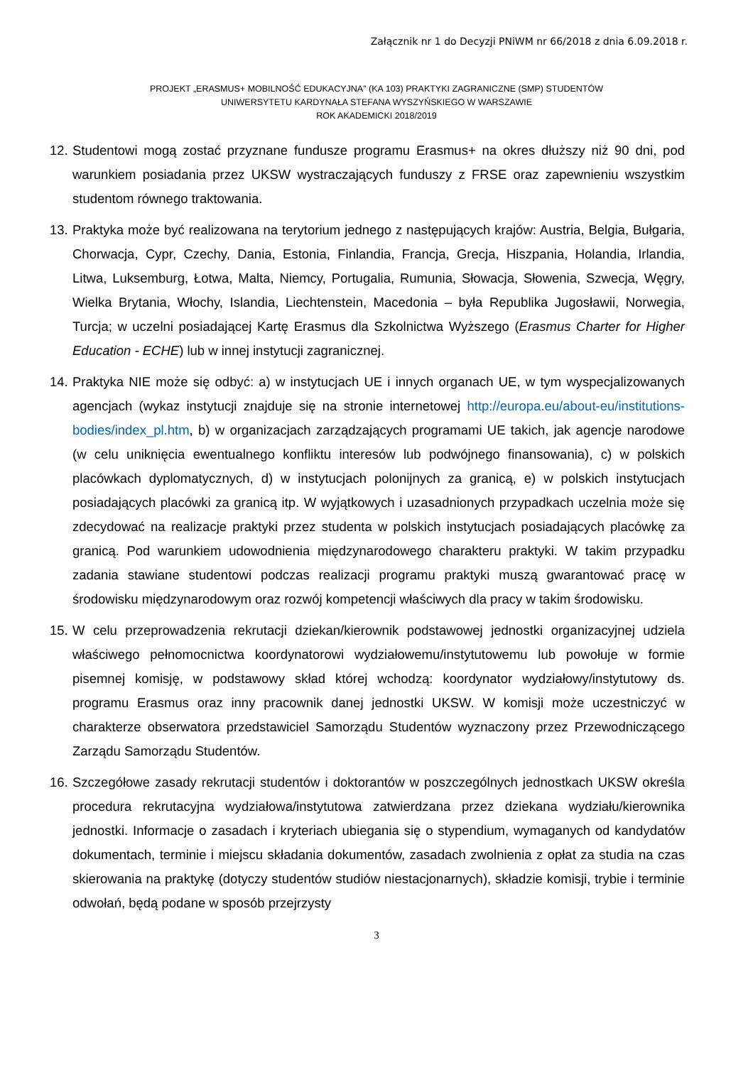Załącznik nr 1 do Decyzji PNiWM nr 66/2018 z dnia 6.09.2018 r.
PROJEKT „ERASMUS+ MOBILNOŚĆ EDUKACYJNA" (KA 103) PRAKTYKI ZAGRANICZNE (SMP) STUDENTÓW
UNIWERSYTETU KARDYNAŁA STEFANA WYSZYŃSKIEGO W WARSZAWIE
ROK AKADEMICKI 2018/2019
12. Studentowi mogą zostać przyznane fundusze programu Erasmus+ na okres dłuższy niż 90 dni, pod warunkiem posiadania przez UKSW wystraczających funduszy z FRSE oraz zapewnieniu wszystkim studentom równego traktowania.
13. Praktyka może być realizowana na terytorium jednego z następujących krajów: Austria, Belgia, Bułgaria, Chorwacja, Cypr, Czechy, Dania, Estonia, Finlandia, Francja, Grecja, Hiszpania, Holandia, Irlandia, Litwa, Luksemburg, Łotwa, Malta, Niemcy, Portugalia, Rumunia, Słowacja, Słowenia, Szwecja, Węgry, Wielka Brytania, Włochy, Islandia, Liechtenstein, Macedonia – była Republika Jugosławii, Norwegia, Turcja; w uczelni posiadającej Kartę Erasmus dla Szkolnictwa Wyższego (Erasmus Charter for Higher Education - ECHE) lub w innej instytucji zagranicznej.
14. Praktyka NIE może się odbyć: a) w instytucjach UE i innych organach UE, w tym wyspecjalizowanych agencjach (wykaz instytucji znajduje się na stronie internetowej http://europa.eu/about-eu/institutions-bodies/index_pl.htm, b) w organizacjach zarządzających programami UE takich, jak agencje narodowe (w celu uniknięcia ewentualnego konfliktu interesów lub podwójnego finansowania), c) w polskich placówkach dyplomatycznych, d) w instytucjach polonijnych za granicą, e) w polskich instytucjach posiadających placówki za granicą itp. W wyjątkowych i uzasadnionych przypadkach uczelnia może się zdecydować na realizacje praktyki przez studenta w polskich instytucjach posiadających placówkę za granicą. Pod warunkiem udowodnienia międzynarodowego charakteru praktyki. W takim przypadku zadania stawiane studentowi podczas realizacji programu praktyki muszą gwarantować pracę w środowisku międzynarodowym oraz rozwój kompetencji właściwych dla pracy w takim środowisku.
15. W celu przeprowadzenia rekrutacji dziekan/kierownik podstawowej jednostki organizacyjnej udziela właściwego pełnomocnictwa koordynatorowi wydziałowemu/instytutowemu lub powołuje w formie pisemnej komisję, w podstawowy skład której wchodzą: koordynator wydziałowy/instytutowy ds. programu Erasmus oraz inny pracownik danej jednostki UKSW. W komisji może uczestniczyć w charakterze obserwatora przedstawiciel Samorządu Studentów wyznaczony przez Przewodniczącego Zarządu Samorządu Studentów.
16. Szczegółowe zasady rekrutacji studentów i doktorantów w poszczególnych jednostkach UKSW określa procedura rekrutacyjna wydziałowa/instytutowa zatwierdzana przez dziekana wydziału/kierownika jednostki. Informacje o zasadach i kryteriach ubiegania się o stypendium, wymaganych od kandydatów dokumentach, terminie i miejscu składania dokumentów, zasadach zwolnienia z opłat za studia na czas skierowania na praktykę (dotyczy studentów studiów niestacjonarnych), składzie komisji, trybie i terminie odwołań, będą podane w sposób przejrzysty
3